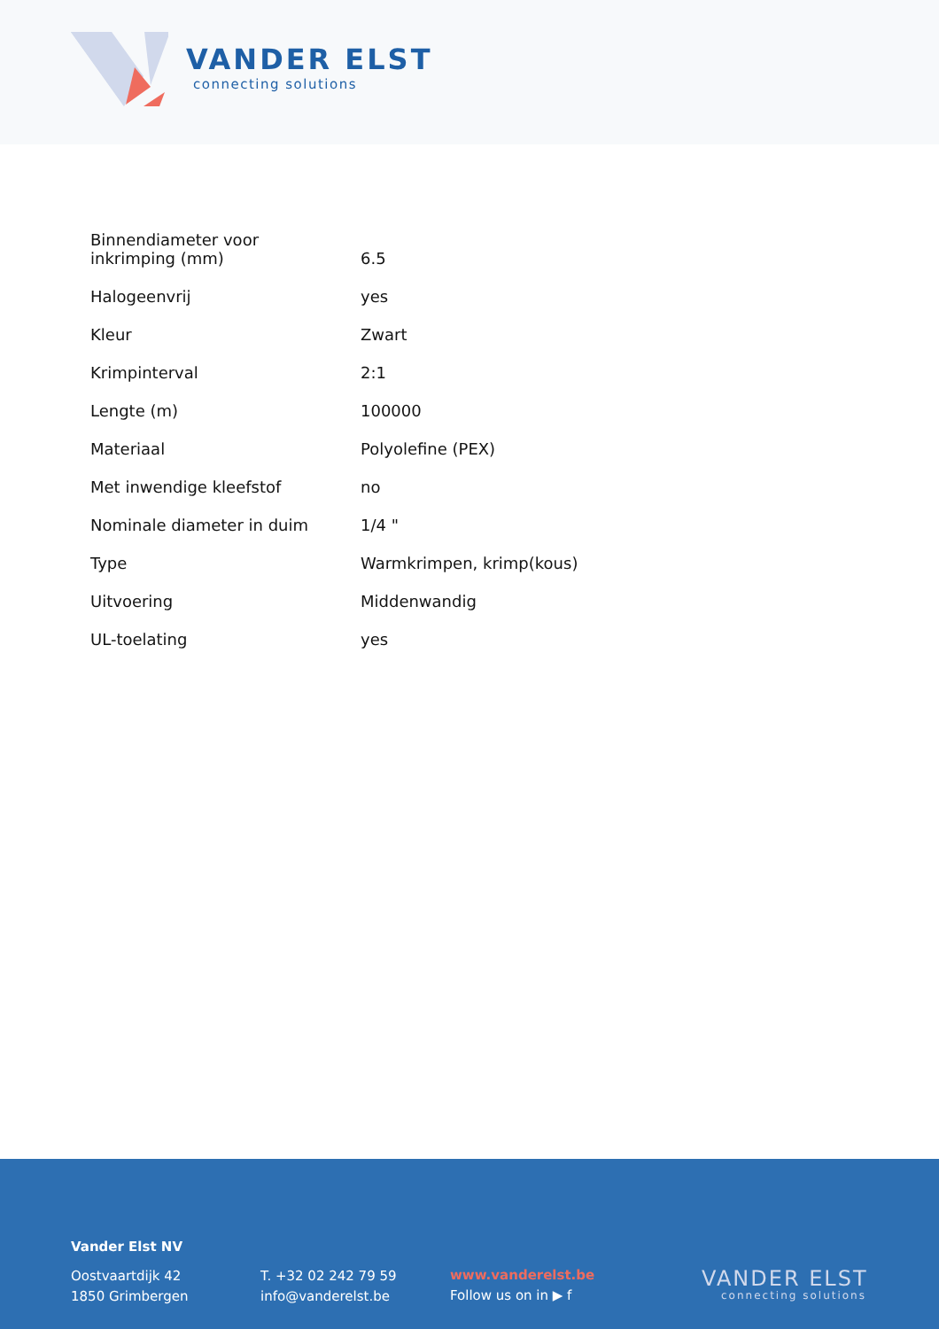VANDER ELST
connecting solutions
| Binnendiameter voor inkrimping (mm) | 6.5 |
| Halogeenvrij | yes |
| Kleur | Zwart |
| Krimpinterval | 2:1 |
| Lengte (m) | 100000 |
| Materiaal | Polyolefine (PEX) |
| Met inwendige kleefstof | no |
| Nominale diameter in duim | 1/4 " |
| Type | Warmkrimpen, krimp(kous) |
| Uitvoering | Middenwandig |
| UL-toelating | yes |
Vander Elst NV
Oostvaartdijk 42
1850 Grimbergen
T. +32 02 242 79 59
info@vanderelst.be
www.vanderelst.be
Follow us on in ▶ f
VANDER ELST
connecting solutions